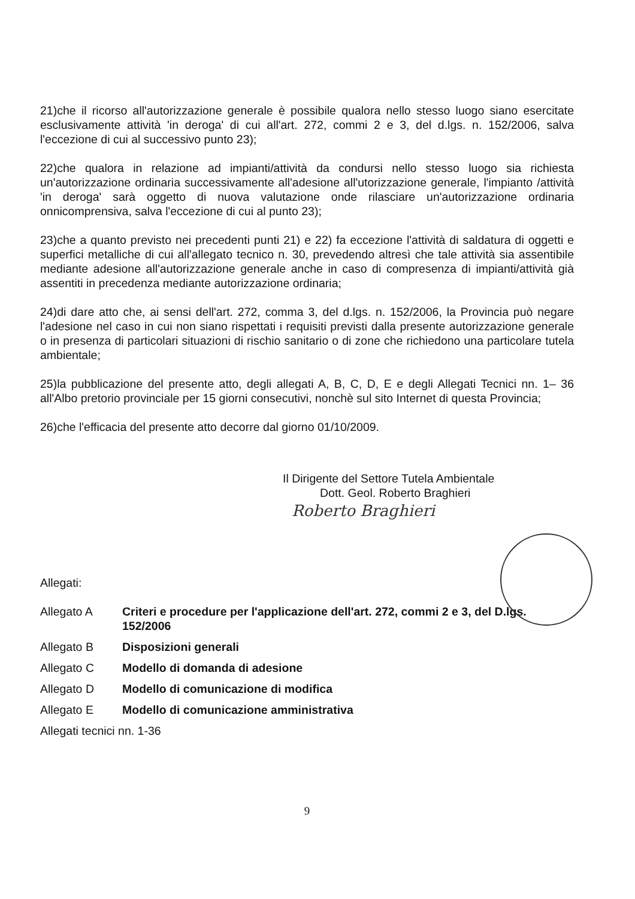21)che il ricorso all'autorizzazione generale è possibile qualora nello stesso luogo siano esercitate esclusivamente attività 'in deroga' di cui all'art. 272, commi 2 e 3, del d.lgs. n. 152/2006, salva l'eccezione di cui al successivo punto 23);
22)che qualora in relazione ad impianti/attività da condursi nello stesso luogo sia richiesta un'autorizzazione ordinaria successivamente all'adesione all'utorizzazione generale, l'impianto /attività 'in deroga' sarà oggetto di nuova valutazione onde rilasciare un'autorizzazione ordinaria onnicomprensiva, salva l'eccezione di cui al punto 23);
23)che a quanto previsto nei precedenti punti 21) e 22) fa eccezione l'attività di saldatura di oggetti e superfici metalliche di cui all'allegato tecnico n. 30, prevedendo altresì che tale attività sia assentibile mediante adesione all'autorizzazione generale anche in caso di compresenza di impianti/attività già assentiti in precedenza mediante autorizzazione ordinaria;
24)di dare atto che, ai sensi dell'art. 272, comma 3, del d.lgs. n. 152/2006, la Provincia può negare l'adesione nel caso in cui non siano rispettati i requisiti previsti dalla presente autorizzazione generale o in presenza di particolari situazioni di rischio sanitario o di zone che richiedono una particolare tutela ambientale;
25)la pubblicazione del presente atto, degli allegati A, B, C, D, E e degli Allegati Tecnici nn. 1– 36 all'Albo pretorio provinciale per 15 giorni consecutivi, nonchè sul sito Internet di questa Provincia;
26)che l'efficacia del presente atto decorre dal giorno 01/10/2009.
Il Dirigente del Settore Tutela Ambientale
Dott. Geol. Roberto Braghieri
Roberto Braghieri
Allegati:
Allegato A Criteri e procedure per l'applicazione dell'art. 272, commi 2 e 3, del D.lgs. 152/2006
Allegato B Disposizioni generali
Allegato C Modello di domanda di adesione
Allegato D Modello di comunicazione di modifica
Allegato E Modello di comunicazione amministrativa
Allegati tecnici nn. 1-36
9